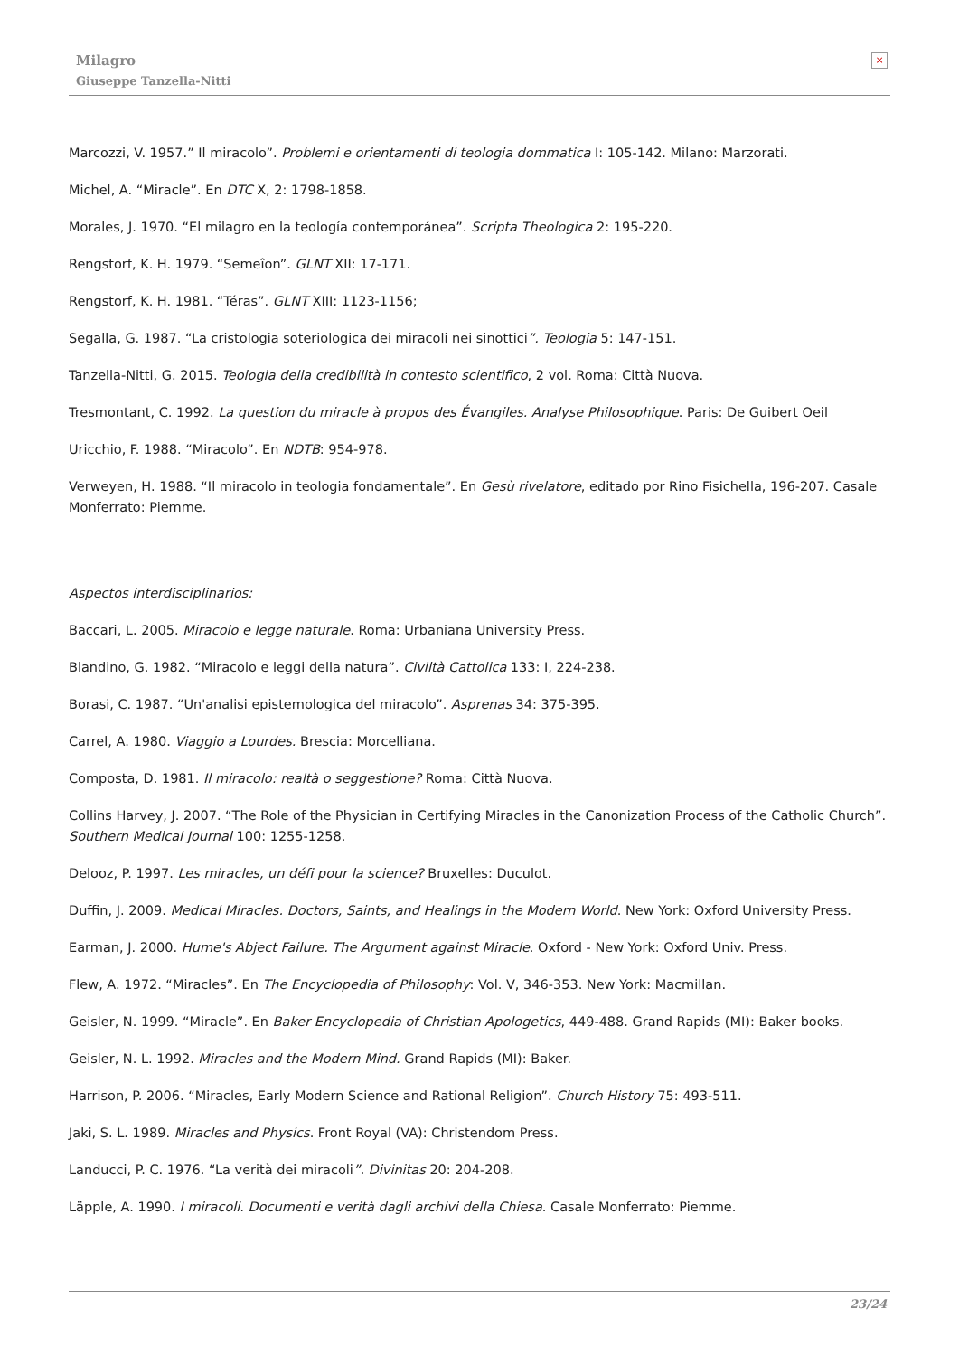Milagro
Giuseppe Tanzella-Nitti
×
Marcozzi, V. 1957.” Il miracolo”. Problemi e orientamenti di teologia dommatica I: 105-142. Milano: Marzorati.
Michel, A. “Miracle”. En DTC X, 2: 1798-1858.
Morales, J. 1970. “El milagro en la teología contemporánea”. Scripta Theologica 2: 195-220.
Rengstorf, K. H. 1979. “Semeîon”. GLNT XII: 17-171.
Rengstorf, K. H. 1981. “Téras”. GLNT XIII: 1123-1156;
Segalla, G. 1987. “La cristologia soteriologica dei miracoli nei sinottici”. Teologia 5: 147-151.
Tanzella-Nitti, G. 2015. Teologia della credibilità in contesto scientifico, 2 vol. Roma: Città Nuova.
Tresmontant, C. 1992. La question du miracle à propos des Évangiles. Analyse Philosophique. Paris: De Guibert Oeil
Uricchio, F. 1988. “Miracolo”. En NDTB: 954-978.
Verweyen, H. 1988. “Il miracolo in teologia fondamentale”. En Gesù rivelatore, editado por Rino Fisichella, 196-207. Casale Monferrato: Piemme.
Aspectos interdisciplinarios:
Baccari, L. 2005. Miracolo e legge naturale. Roma: Urbaniana University Press.
Blandino, G. 1982. “Miracolo e leggi della natura”. Civiltà Cattolica 133: I, 224-238.
Borasi, C. 1987. “Un'analisi epistemologica del miracolo”. Asprenas 34: 375-395.
Carrel, A. 1980. Viaggio a Lourdes. Brescia: Morcelliana.
Composta, D. 1981. Il miracolo: realtà o seggestione? Roma: Città Nuova.
Collins Harvey, J. 2007. “The Role of the Physician in Certifying Miracles in the Canonization Process of the Catholic Church”. Southern Medical Journal 100: 1255-1258.
Delooz, P. 1997. Les miracles, un défi pour la science? Bruxelles: Duculot.
Duffin, J. 2009. Medical Miracles. Doctors, Saints, and Healings in the Modern World. New York: Oxford University Press.
Earman, J. 2000. Hume's Abject Failure. The Argument against Miracle. Oxford - New York: Oxford Univ. Press.
Flew, A. 1972. “Miracles”. En The Encyclopedia of Philosophy: Vol. V, 346-353. New York: Macmillan.
Geisler, N. 1999. “Miracle”. En Baker Encyclopedia of Christian Apologetics, 449-488. Grand Rapids (MI): Baker books.
Geisler, N. L. 1992. Miracles and the Modern Mind. Grand Rapids (MI): Baker.
Harrison, P. 2006. “Miracles, Early Modern Science and Rational Religion”. Church History 75: 493-511.
Jaki, S. L. 1989. Miracles and Physics. Front Royal (VA): Christendom Press.
Landucci, P. C. 1976. “La verità dei miracoli”. Divinitas 20: 204-208.
Läpple, A. 1990. I miracoli. Documenti e verità dagli archivi della Chiesa. Casale Monferrato: Piemme.
23/24